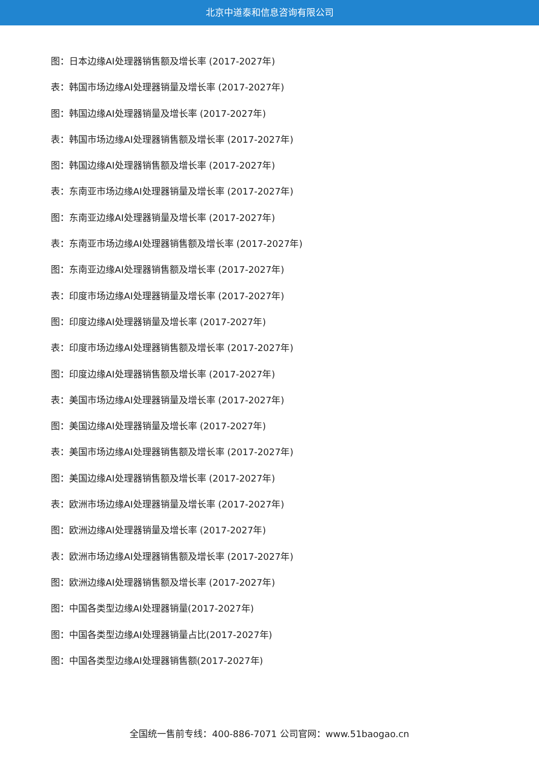北京中道泰和信息咨询有限公司
图：日本边缘AI处理器销售额及增长率 (2017-2027年)
表：韩国市场边缘AI处理器销量及增长率 (2017-2027年)
图：韩国边缘AI处理器销量及增长率 (2017-2027年)
表：韩国市场边缘AI处理器销售额及增长率 (2017-2027年)
图：韩国边缘AI处理器销售额及增长率 (2017-2027年)
表：东南亚市场边缘AI处理器销量及增长率 (2017-2027年)
图：东南亚边缘AI处理器销量及增长率 (2017-2027年)
表：东南亚市场边缘AI处理器销售额及增长率 (2017-2027年)
图：东南亚边缘AI处理器销售额及增长率 (2017-2027年)
表：印度市场边缘AI处理器销量及增长率 (2017-2027年)
图：印度边缘AI处理器销量及增长率 (2017-2027年)
表：印度市场边缘AI处理器销售额及增长率 (2017-2027年)
图：印度边缘AI处理器销售额及增长率 (2017-2027年)
表：美国市场边缘AI处理器销量及增长率 (2017-2027年)
图：美国边缘AI处理器销量及增长率 (2017-2027年)
表：美国市场边缘AI处理器销售额及增长率 (2017-2027年)
图：美国边缘AI处理器销售额及增长率 (2017-2027年)
表：欧洲市场边缘AI处理器销量及增长率 (2017-2027年)
图：欧洲边缘AI处理器销量及增长率 (2017-2027年)
表：欧洲市场边缘AI处理器销售额及增长率 (2017-2027年)
图：欧洲边缘AI处理器销售额及增长率 (2017-2027年)
图：中国各类型边缘AI处理器销量(2017-2027年)
图：中国各类型边缘AI处理器销量占比(2017-2027年)
图：中国各类型边缘AI处理器销售额(2017-2027年)
全国统一售前专线：400-886-7071 公司官网：www.51baogao.cn